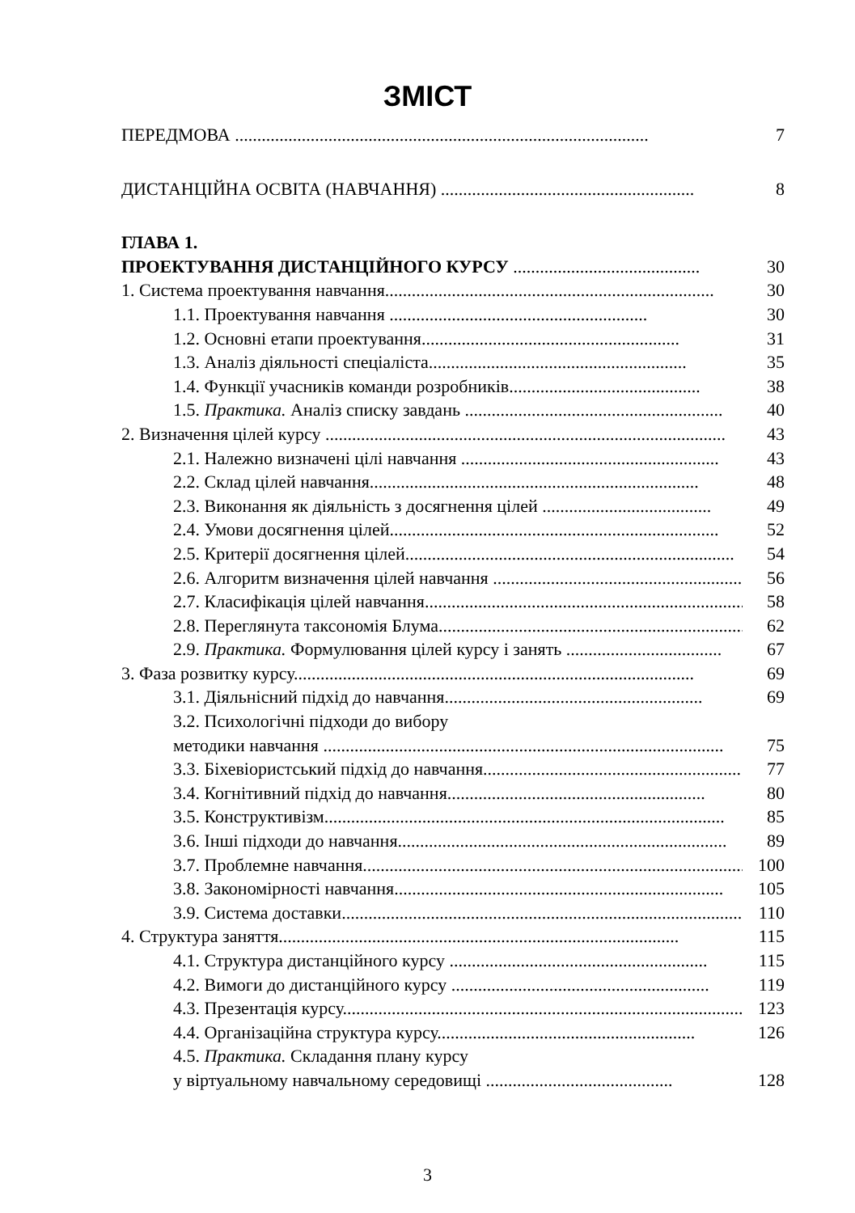ЗМІСТ
ПЕРЕДМОВА ............................................................................................. 7
ДИСТАНЦІЙНА ОСВІТА (НАВЧАННЯ) ......................................................... 8
ГЛАВА 1.
ПРОЕКТУВАННЯ ДИСТАНЦІЙНОГО КУРСУ .......................................... 30
1. Система проектування навчання.......................................................................... 30
1.1. Проектування навчання .......................................................... 30
1.2. Основні етапи проектування.......................................................... 31
1.3. Аналіз діяльності спеціаліста.......................................................... 35
1.4. Функції учасників команди розробників........................................... 38
1.5. Практика. Аналіз списку завдань .......................................................... 40
2. Визначення цілей курсу .......................................................................................... 43
2.1. Належно визначені цілі навчання .......................................................... 43
2.2. Склад цілей навчання.......................................................................... 48
2.3. Виконання як діяльність з досягнення цілей ...................................... 49
2.4. Умови досягнення цілей.......................................................................... 52
2.5. Критерії досягнення цілей.......................................................................... 54
2.6. Алгоритм визначення цілей навчання .......................................................... 56
2.7. Класифікація цілей навчання.......................................................................... 58
2.8. Переглянута таксономія Блума.......................................................................... 62
2.9. Практика. Формулювання цілей курсу і занять ................................... 67
3. Фаза розвитку курсу.......................................................................................... 69
3.1. Діяльнісний підхід до навчання.......................................................... 69
3.2. Психологічні підходи до вибору
методики навчання .......................................................................................... 75
3.3. Біхевіористський підхід до навчання.......................................................... 77
3.4. Когнітивний підхід до навчання.......................................................... 80
3.5. Конструктивізм.......................................................................................... 85
3.6. Інші підходи до навчання.......................................................................... 89
3.7. Проблемне навчання.......................................................................................... 100
3.8. Закономірності навчання.......................................................................... 105
3.9. Система доставки.......................................................................................... 110
4. Структура заняття.......................................................................................... 115
4.1. Структура дистанційного курсу .......................................................... 115
4.2. Вимоги до дистанційного курсу .......................................................... 119
4.3. Презентація курсу.......................................................................................... 123
4.4. Організаційна структура курсу.......................................................... 126
4.5. Практика. Складання плану курсу
у віртуальному навчальному середовищі .......................................... 128
3